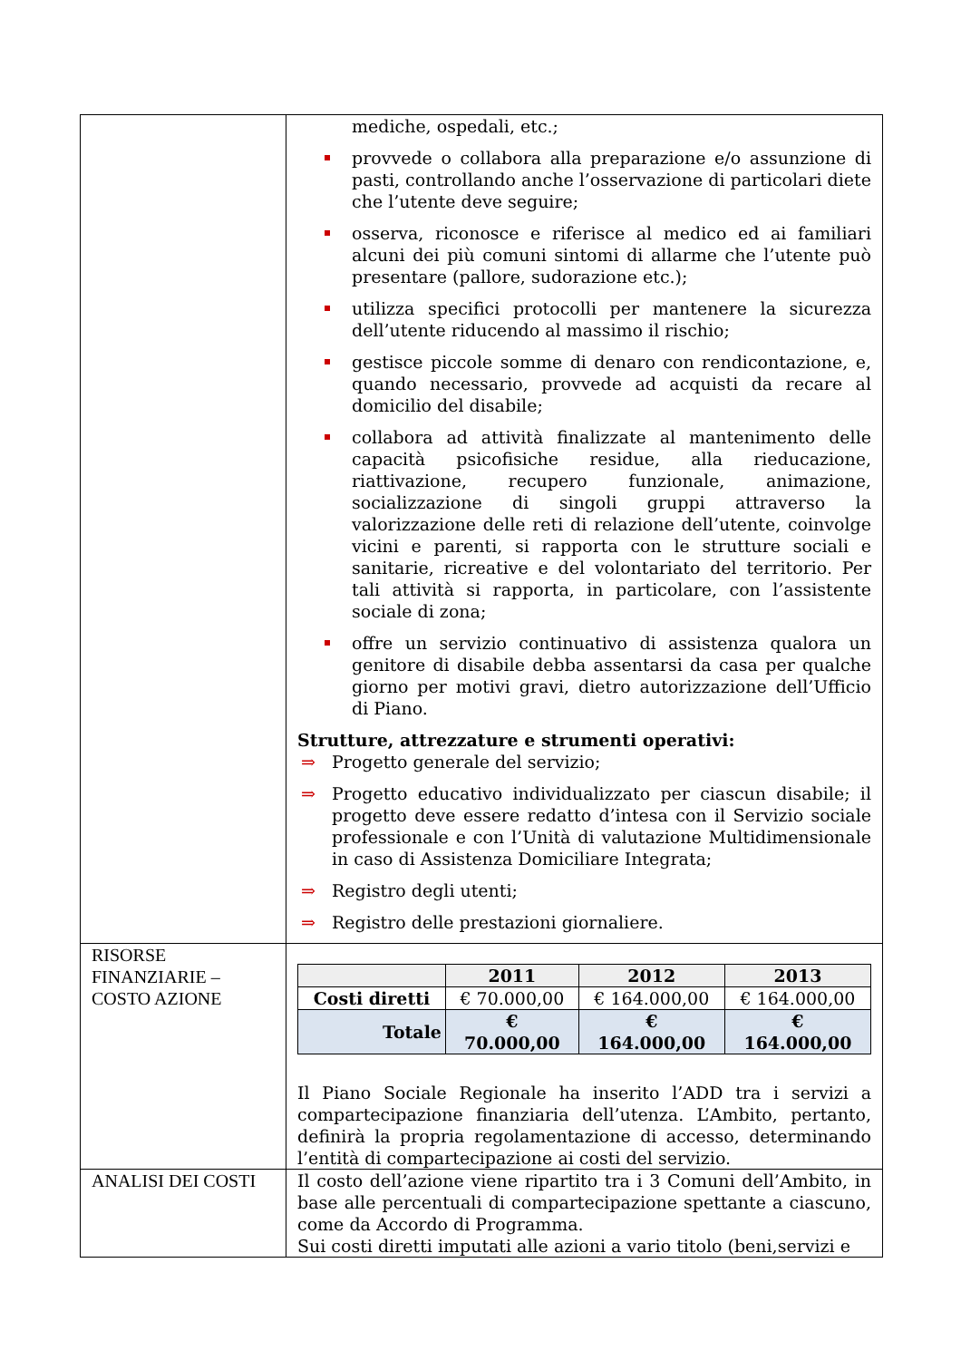| | mediche, ospedali, etc.; provvede o collabora alla preparazione e/o assunzione di pasti, controllando anche l’osservazione di particolari diete che l’utente deve seguire; osserva, riconosce e riferisce al medico ed ai familiari alcuni dei più comuni sintomi di allarme che l’utente può presentare (pallore, sudorazione etc.); utilizza specifici protocolli per mantenere la sicurezza dell’utente riducendo al massimo il rischio; gestisce piccole somme di denaro con rendicontazione, e, quando necessario, provvede ad acquisti da recare al domicilio del disabile; collabora ad attività finalizzate al mantenimento delle capacità psicofisiche residue, alla rieducazione, riattivazione, recupero funzionale, animazione, socializzazione di singoli gruppi attraverso la valorizzazione delle reti di relazione dell’utente, coinvolge vicini e parenti, si rapporta con le strutture sociali e sanitarie, ricreative e del volontariato del territorio. Per tali attività si rapporta, in particolare, con l’assistente sociale di zona; offre un servizio continuativo di assistenza qualora un genitore di disabile debba assentarsi da casa per qualche giorno per motivi gravi, dietro autorizzazione dell’Ufficio di Piano. Strutture, attrezzature e strumenti operativi: ⇒ Progetto generale del servizio; ⇒ Progetto educativo individualizzato per ciascun disabile; il progetto deve essere redatto d’intesa con il Servizio sociale professionale e con l’Unità di valutazione Multidimensionale in caso di Assistenza Domiciliare Integrata; ⇒ Registro degli utenti; ⇒ Registro delle prestazioni giornaliere. |
| RISORSE FINANZIARIE – COSTO AZIONE | / / 2011 / 2012 / 2013 / / --- / --- / --- / --- / / Costi diretti / € 70.000,00 / € 164.000,00 / € 164.000,00 / / Totale / € 70.000,00 / € 164.000,00 / € 164.000,00 / Il Piano Sociale Regionale ha inserito l’ADD tra i servizi a compartecipazione finanziaria dell’utenza. L’Ambito, pertanto, definirà la propria regolamentazione di accesso, determinando l’entità di compartecipazione ai costi del servizio. |
| ANALISI DEI COSTI | Il costo dell’azione viene ripartito tra i 3 Comuni dell’Ambito, in base alle percentuali di compartecipazione spettante a ciascuno, come da Accordo di Programma. Sui costi diretti imputati alle azioni a vario titolo (beni,servizi e |